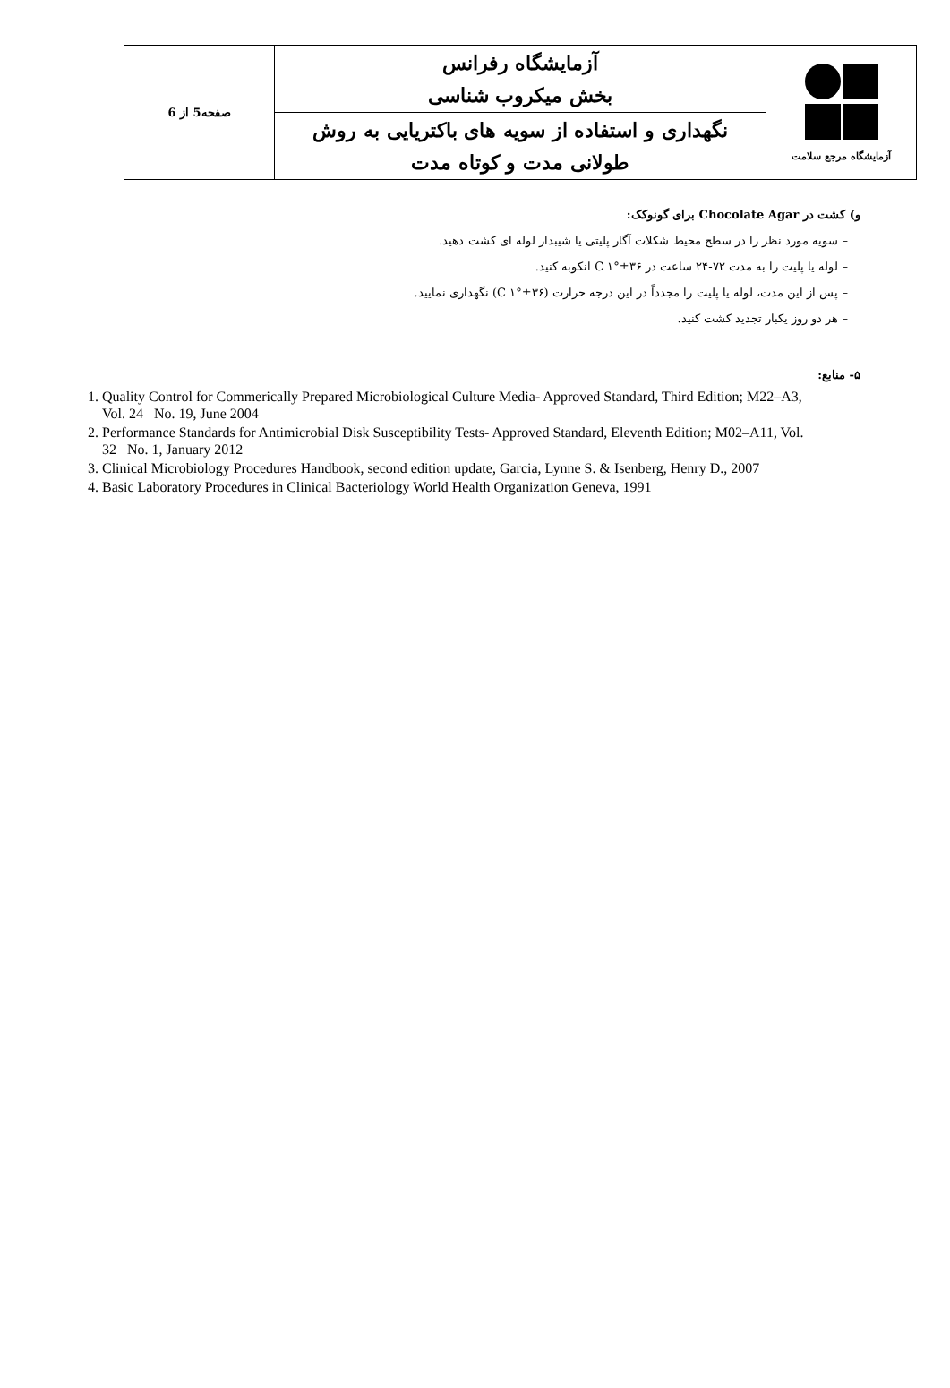| آزمایشگاه مرجع سلامت | آزمایشگاه رفرانس بخش میکروب شناسی | صفحه5 از 6 |
| | نگهداری و استفاده از سویه های باکتریایی به روش طولانی مدت و کوتاه مدت | |
و) کشت در Chocolate Agar برای گونوکک:
– سویه مورد نظر را در سطح محیط شکلات آگار پلیتی یا شیبدار لوله ای کشت دهید.
– لوله یا پلیت را به مدت ۷۲-۲۴ ساعت در C ۱°±۳۶ انکوبه کنید.
– پس از این مدت، لوله یا پلیت را مجدداً در این درجه حرارت (C ۱°±۳۶) نگهداری نمایید.
– هر دو روز یکبار تجدید کشت کنید.
۵- منابع:
1. Quality Control for Commerically Prepared Microbiological Culture Media- Approved Standard, Third Edition; M22–A3, Vol. 24 No. 19, June 2004
2. Performance Standards for Antimicrobial Disk Susceptibility Tests- Approved Standard, Eleventh Edition; M02–A11, Vol. 32 No. 1, January 2012
3. Clinical Microbiology Procedures Handbook, second edition update, Garcia, Lynne S. & Isenberg, Henry D., 2007
4. Basic Laboratory Procedures in Clinical Bacteriology World Health Organization Geneva, 1991